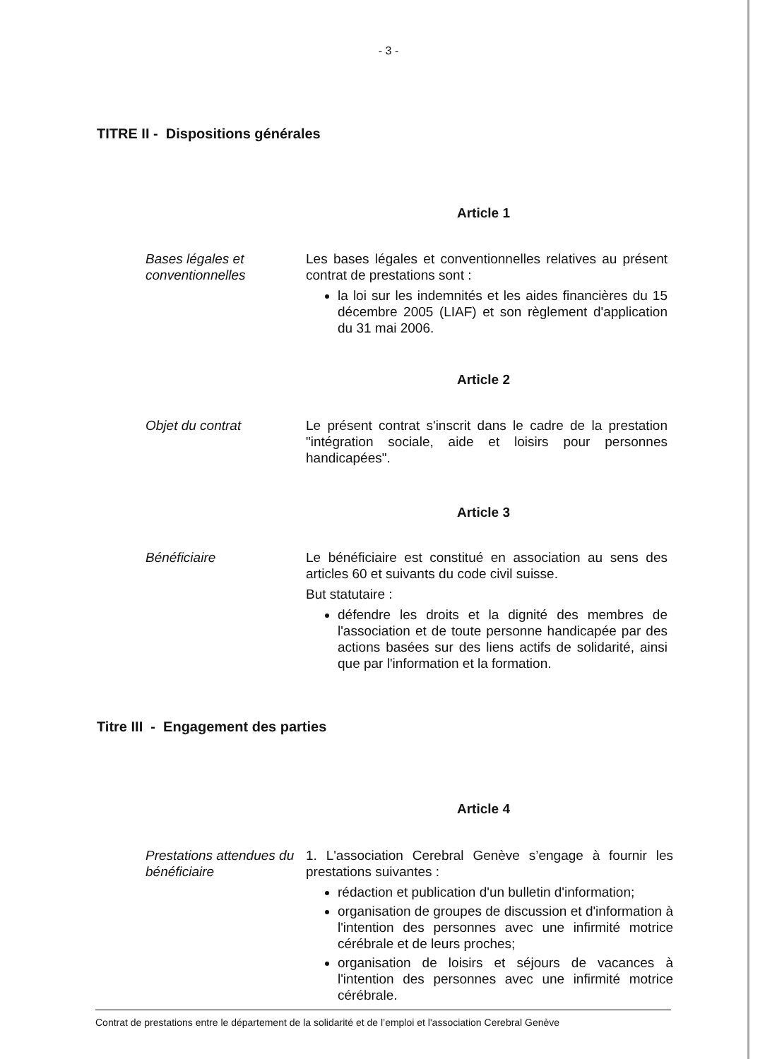- 3 -
TITRE II - Dispositions générales
Article 1
Bases légales et conventionnelles
Les bases légales et conventionnelles relatives au présent contrat de prestations sont :
la loi sur les indemnités et les aides financières du 15 décembre 2005 (LIAF) et son règlement d'application du 31 mai 2006.
Article 2
Objet du contrat Le présent contrat s'inscrit dans le cadre de la prestation "intégration sociale, aide et loisirs pour personnes handicapées".
Article 3
Bénéficiaire Le bénéficiaire est constitué en association au sens des articles 60 et suivants du code civil suisse.
But statutaire :
défendre les droits et la dignité des membres de l'association et de toute personne handicapée par des actions basées sur des liens actifs de solidarité, ainsi que par l'information et la formation.
Titre III - Engagement des parties
Article 4
Prestations attendues du bénéficiaire
1. L'association Cerebral Genève s’engage à fournir les prestations suivantes :
rédaction et publication d'un bulletin d'information;
organisation de groupes de discussion et d'information à l'intention des personnes avec une infirmité motrice cérébrale et de leurs proches;
organisation de loisirs et séjours de vacances à l'intention des personnes avec une infirmité motrice cérébrale.
Contrat de prestations entre le département de la solidarité et de l’emploi et l'association Cerebral Genève